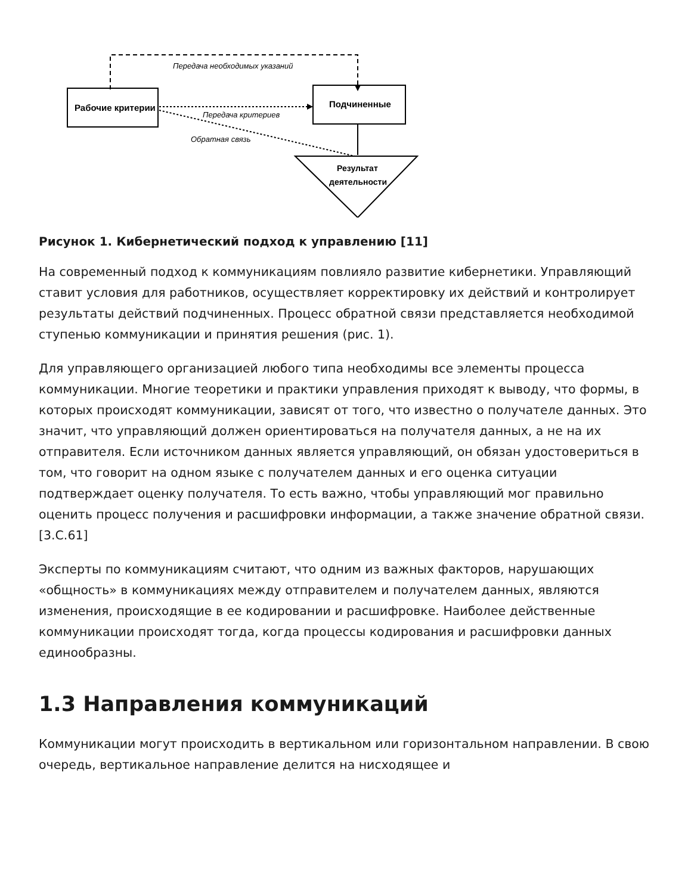Передача необходимых указаний
Рабочие критерии
Подчиненные
Передача критериев
Обратная связь
Результат
деятельности
Рисунок 1. Кибернетический подход к управлению [11]
На современный подход к коммуникациям повлияло развитие кибернетики. Управляющий ставит условия для работников, осуществляет корректировку их действий и контролирует результаты действий подчиненных. Процесс обратной связи представляется необходимой ступенью коммуникации и принятия решения (рис. 1).
Для управляющего организацией любого типа необходимы все элементы процесса коммуникации. Многие теоретики и практики управления приходят к выводу, что формы, в которых происходят коммуникации, зависят от того, что известно о получателе данных. Это значит, что управляющий должен ориентироваться на получателя данных, а не на их отправителя. Если источником данных является управляющий, он обязан удостовериться в том, что говорит на одном языке с получателем данных и его оценка ситуации подтверждает оценку получателя. То есть важно, чтобы управляющий мог правильно оценить процесс получения и расшифровки информации, а также значение обратной связи. [3.С.61]
Эксперты по коммуникациям считают, что одним из важных факторов, нарушающих «общность» в коммуникациях между отправителем и получателем данных, являются изменения, происходящие в ее кодировании и расшифровке. Наиболее действенные коммуникации происходят тогда, когда процессы кодирования и расшифровки данных единообразны.
1.3 Направления коммуникаций
Коммуникации могут происходить в вертикальном или горизонтальном направлении. В свою очередь, вертикальное направление делится на нисходящее и